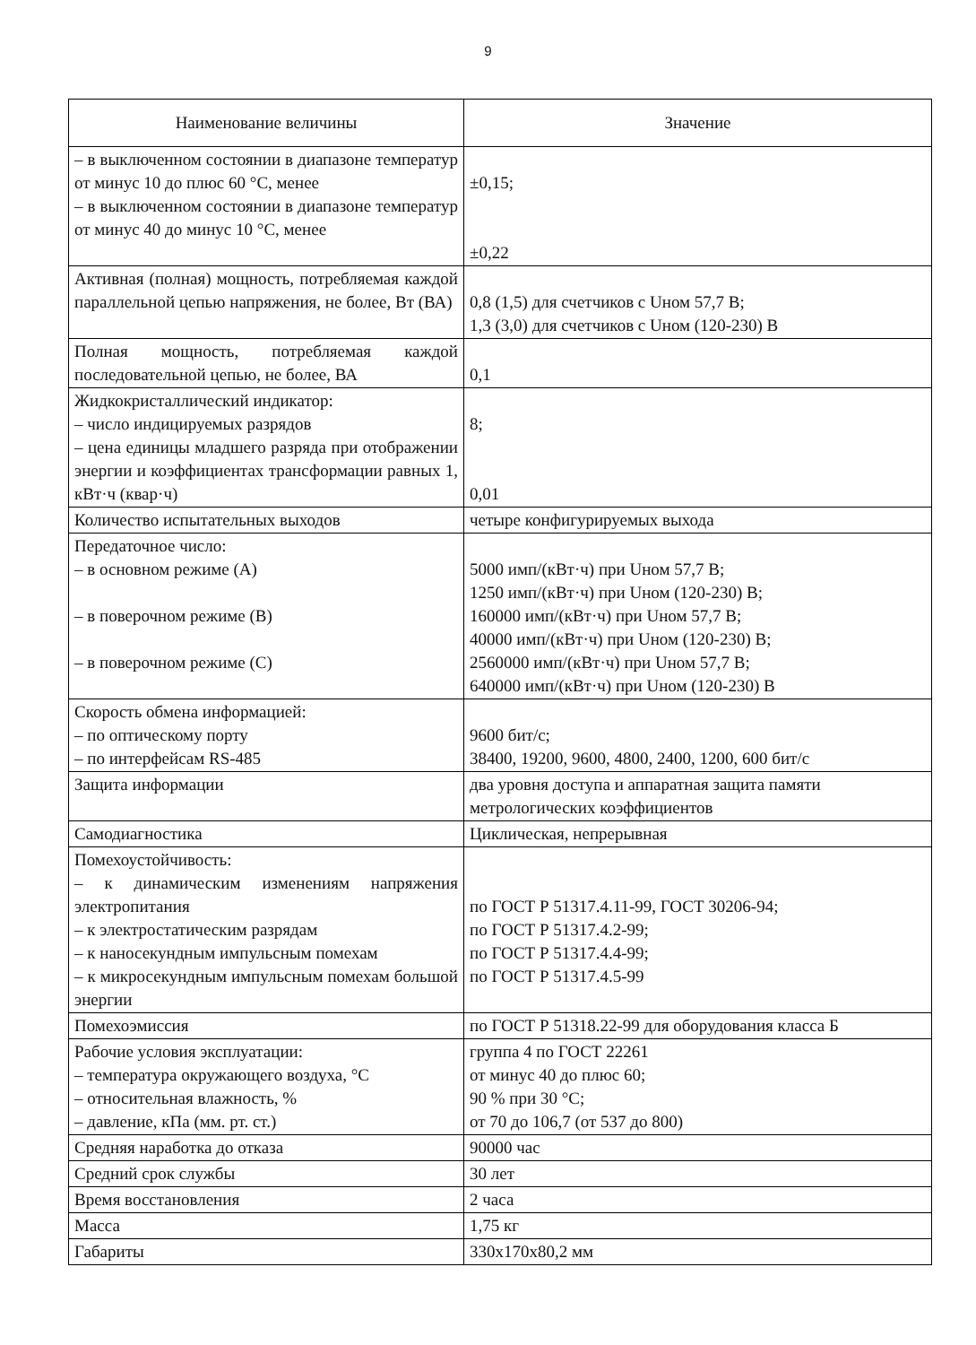9
| Наименование величины | Значение |
| --- | --- |
| – в выключенном состоянии в диапазоне температур от минус 10 до плюс 60 °С, менее – в выключенном состоянии в диапазоне температур от минус 40 до минус 10 °С, менее | ±0,15; ±0,22 |
| Активная (полная) мощность, потребляемая каждой параллельной цепью напряжения, не более, Вт (ВА) | 0,8 (1,5) для счетчиков с Uном 57,7 В; 1,3 (3,0) для счетчиков с Uном (120-230) В |
| Полная мощность, потребляемая каждой последовательной цепью, не более, ВА | 0,1 |
| Жидкокристаллический индикатор: – число индицируемых разрядов – цена единицы младшего разряда при отображении энергии и коэффициентах трансформации равных 1, кВт·ч (квар·ч) | 8; 0,01 |
| Количество испытательных выходов | четыре конфигурируемых выхода |
| Передаточное число: – в основном режиме (А) – в поверочном режиме (В) – в поверочном режиме (С) | 5000 имп/(кВт·ч) при Uном 57,7 В; 1250 имп/(кВт·ч) при Uном (120-230) В; 160000 имп/(кВт·ч) при Uном 57,7 В; 40000 имп/(кВт·ч) при Uном (120-230) В; 2560000 имп/(кВт·ч) при Uном 57,7 В; 640000 имп/(кВт·ч) при Uном (120-230) В |
| Скорость обмена информацией: – по оптическому порту – по интерфейсам RS-485 | 9600 бит/с; 38400, 19200, 9600, 4800, 2400, 1200, 600 бит/с |
| Защита информации | два уровня доступа и аппаратная защита памяти метрологических коэффициентов |
| Самодиагностика | Циклическая, непрерывная |
| Помехоустойчивость: – к динамическим изменениям напряжения электропитания – к электростатическим разрядам – к наносекундным импульсным помехам – к микросекундным импульсным помехам большой энергии | по ГОСТ Р 51317.4.11-99, ГОСТ 30206-94; по ГОСТ Р 51317.4.2-99; по ГОСТ Р 51317.4.4-99; по ГОСТ Р 51317.4.5-99 |
| Помехоэмиссия | по ГОСТ Р 51318.22-99 для оборудования класса Б |
| Рабочие условия эксплуатации: – температура окружающего воздуха, °С – относительная влажность, % – давление, кПа (мм. рт. ст.) | группа 4 по ГОСТ 22261 от минус 40 до плюс 60; 90 % при 30 °С; от 70 до 106,7 (от 537 до 800) |
| Средняя наработка до отказа | 90000 час |
| Средний срок службы | 30 лет |
| Время восстановления | 2 часа |
| Масса | 1,75 кг |
| Габариты | 330x170x80,2 мм |